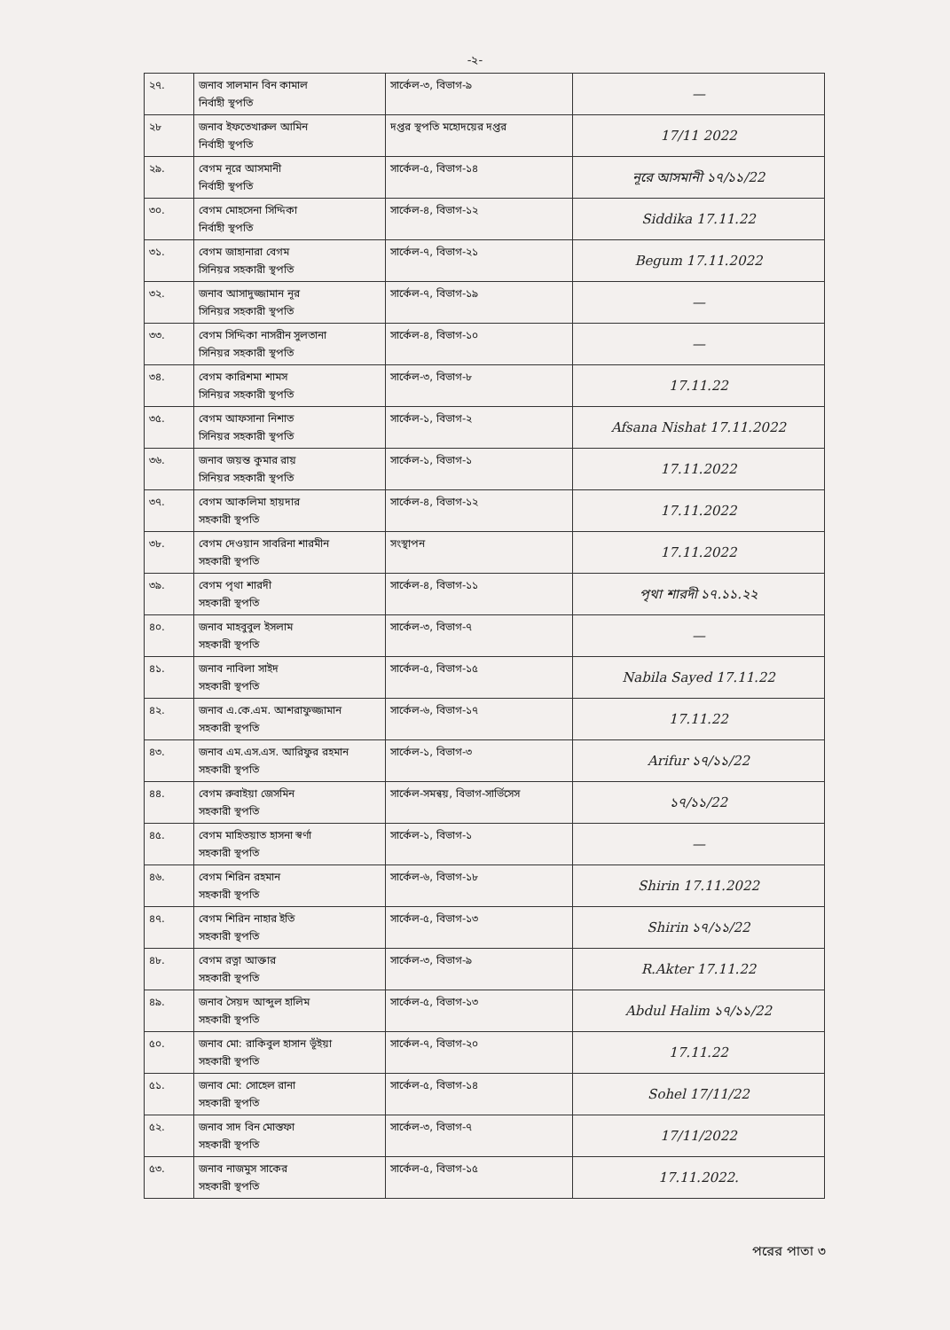-২-
| ২৭. | জনাব সালমান বিন কামাল নির্বাহী স্থপতি | সার্কেল-৩, বিভাগ-৯ | — |
| ২৮ | জনাব ইফতেখারুল আমিন নির্বাহী স্থপতি | দপ্তর স্থপতি মহোদয়ের দপ্তর | 17/11 2022 |
| ২৯. | বেগম নূরে আসমানী নির্বাহী স্থপতি | সার্কেল-৫, বিভাগ-১৪ | নূরে আসমানী ১৭/১১/22 |
| ৩০. | বেগম মোহসেনা সিদ্দিকা নির্বাহী স্থপতি | সার্কেল-৪, বিভাগ-১২ | Siddika 17.11.22 |
| ৩১. | বেগম জাহানারা বেগম সিনিয়র সহকারী স্থপতি | সার্কেল-৭, বিভাগ-২১ | Begum 17.11.2022 |
| ৩২. | জনাব আসাদুজ্জামান নূর সিনিয়র সহকারী স্থপতি | সার্কেল-৭, বিভাগ-১৯ | — |
| ৩৩. | বেগম সিদ্দিকা নাসরীন সুলতানা সিনিয়র সহকারী স্থপতি | সার্কেল-৪, বিভাগ-১০ | — |
| ৩৪. | বেগম কারিশমা শামস সিনিয়র সহকারী স্থপতি | সার্কেল-৩, বিভাগ-৮ | 17.11.22 |
| ৩৫. | বেগম আফসানা নিশাত সিনিয়র সহকারী স্থপতি | সার্কেল-১, বিভাগ-২ | Afsana Nishat 17.11.2022 |
| ৩৬. | জনাব জয়ন্ত কুমার রায় সিনিয়র সহকারী স্থপতি | সার্কেল-১, বিভাগ-১ | 17.11.2022 |
| ৩৭. | বেগম আকলিমা হায়দার সহকারী স্থপতি | সার্কেল-৪, বিভাগ-১২ | 17.11.2022 |
| ৩৮. | বেগম দেওয়ান সাবরিনা শারমীন সহকারী স্থপতি | সংস্থাপন | 17.11.2022 |
| ৩৯. | বেগম পৃথা শারদী সহকারী স্থপতি | সার্কেল-৪, বিভাগ-১১ | পৃথা শারদী ১৭.১১.২২ |
| ৪০. | জনাব মাহবুবুল ইসলাম সহকারী স্থপতি | সার্কেল-৩, বিভাগ-৭ | — |
| ৪১. | জনাব নাবিলা সাইদ সহকারী স্থপতি | সার্কেল-৫, বিভাগ-১৫ | Nabila Sayed 17.11.22 |
| ৪২. | জনাব এ.কে.এম. আশরাফুজ্জামান সহকারী স্থপতি | সার্কেল-৬, বিভাগ-১৭ | 17.11.22 |
| ৪৩. | জনাব এম.এস.এস. আরিফুর রহমান সহকারী স্থপতি | সার্কেল-১, বিভাগ-৩ | Arifur ১৭/১১/22 |
| ৪৪. | বেগম রুবাইয়া জেসমিন সহকারী স্থপতি | সার্কেল-সমন্বয়, বিভাগ-সার্ভিসেস | ১৭/১১/22 |
| ৪৫. | বেগম মাহিতয়াত হাসনা স্বর্ণা সহকারী স্থপতি | সার্কেল-১, বিভাগ-১ | — |
| ৪৬. | বেগম শিরিন রহমান সহকারী স্থপতি | সার্কেল-৬, বিভাগ-১৮ | Shirin 17.11.2022 |
| ৪৭. | বেগম শিরিন নাহার ইতি সহকারী স্থপতি | সার্কেল-৫, বিভাগ-১৩ | Shirin ১৭/১১/22 |
| ৪৮. | বেগম রত্না আক্তার সহকারী স্থপতি | সার্কেল-৩, বিভাগ-৯ | R.Akter 17.11.22 |
| ৪৯. | জনাব সৈয়দ আব্দুল হালিম সহকারী স্থপতি | সার্কেল-৫, বিভাগ-১৩ | Abdul Halim ১৭/১১/22 |
| ৫০. | জনাব মো: রাকিবুল হাসান ভূঁইয়া সহকারী স্থপতি | সার্কেল-৭, বিভাগ-২০ | 17.11.22 |
| ৫১. | জনাব মো: সোহেল রানা সহকারী স্থপতি | সার্কেল-৫, বিভাগ-১৪ | Sohel 17/11/22 |
| ৫২. | জনাব সাদ বিন মোস্তফা সহকারী স্থপতি | সার্কেল-৩, বিভাগ-৭ | 17/11/2022 |
| ৫৩. | জনাব নাজমুস সাকের সহকারী স্থপতি | সার্কেল-৫, বিভাগ-১৫ | 17.11.2022. |
পরের পাতা ৩